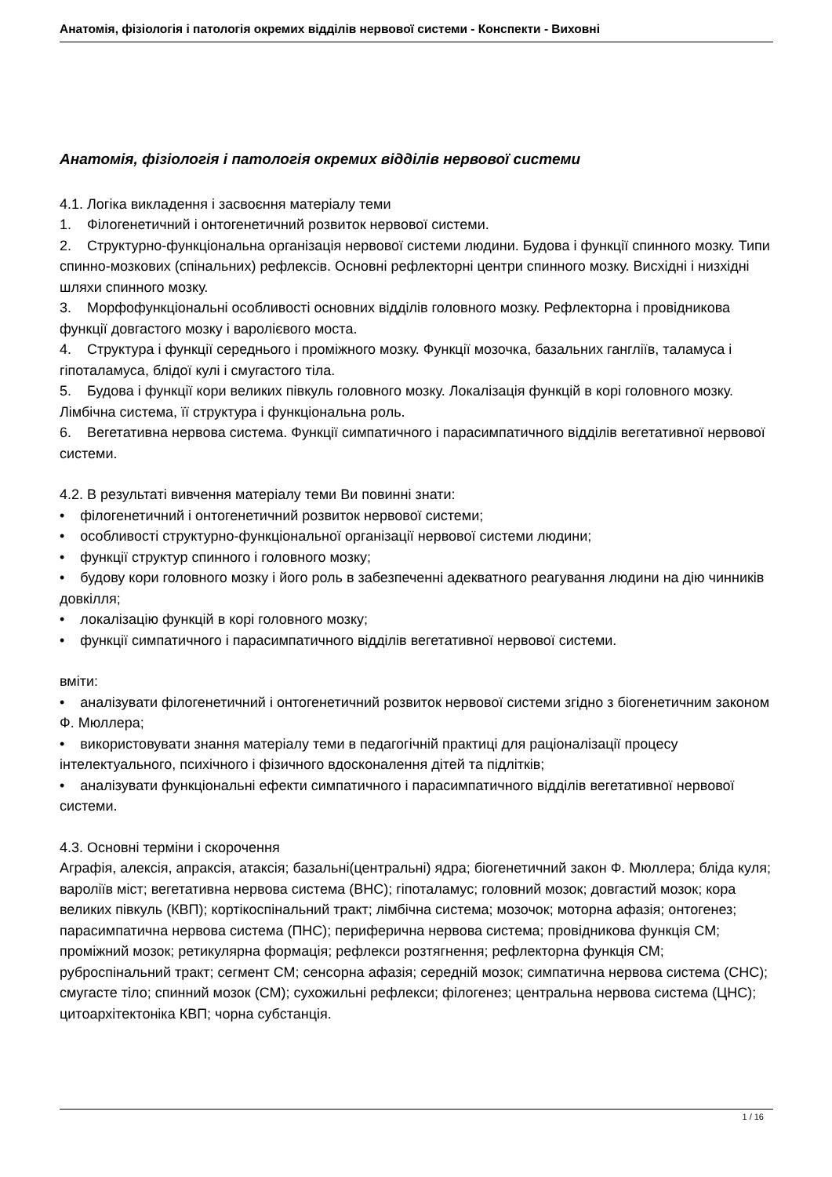Анатомія, фізіологія і патологія окремих відділів нервової системи - Конспекти - Виховні
Анатомія, фізіологія і патологія окремих відділів нервової системи
4.1. Логіка викладення і засвоєння матеріалу теми
1. Філогенетичний і онтогенетичний розвиток нервової системи.
2. Структурно-функціональна організація нервової системи людини. Будова і функції спинного мозку. Типи спинно-мозкових (спінальних) рефлексів. Основні рефлекторні центри спинного мозку. Висхідні і низхідні шляхи спинного мозку.
3. Морфофункціональні особливості основних відділів головного мозку. Рефлекторна і провідникова функції довгастого мозку і варолієвого моста.
4. Структура і функції середнього і проміжного мозку. Функції мозочка, базальних гангліїв, таламуса і гіпоталамуса, блідої кулі і смугастого тіла.
5. Будова і функції кори великих півкуль головного мозку. Локалізація функцій в корі головного мозку. Лімбічна система, її структура і функціональна роль.
6. Вегетативна нервова система. Функції симпатичного і парасимпатичного відділів вегетативної нервової системи.
4.2. В результаті вивчення матеріалу теми Ви повинні знати:
• філогенетичний і онтогенетичний розвиток нервової системи;
• особливості структурно-функціональної організації нервової системи людини;
• функції структур спинного і головного мозку;
• будову кори головного мозку і його роль в забезпеченні адекватного реагування людини на дію чинників довкілля;
• локалізацію функцій в корі головного мозку;
• функції симпатичного і парасимпатичного відділів вегетативної нервової системи.
вміти:
• аналізувати філогенетичний і онтогенетичний розвиток нервової системи згідно з біогенетичним законом Ф. Мюллера;
• використовувати знання матеріалу теми в педагогічній практиці для раціоналізації процесу інтелектуального, психічного і фізичного вдосконалення дітей та підлітків;
• аналізувати функціональні ефекти симпатичного і парасимпатичного відділів вегетативної нервової системи.
4.3. Основні терміни і скорочення
Аграфія, алексія, апраксія, атаксія; базальні(центральні) ядра; біогенетичний закон Ф. Мюллера; бліда куля; вароліїв міст; вегетативна нервова система (ВНС); гіпоталамус; головний мозок; довгастий мозок; кора великих півкуль (КВП); кортікоспінальний тракт; лімбічна система; мозочок; моторна афазія; онтогенез; парасимпатична нервова система (ПНС); периферична нервова система; провідникова функція СМ; проміжний мозок; ретикулярна формація; рефлекси розтягнення; рефлекторна функція СМ; руброспінальний тракт; сегмент СМ; сенсорна афазія; середній мозок; симпатична нервова система (СНС); смугасте тіло; спинний мозок (СМ); сухожильні рефлекси; філогенез; центральна нервова система (ЦНС); цитоархітектоніка КВП; чорна субстанція.
1 / 16